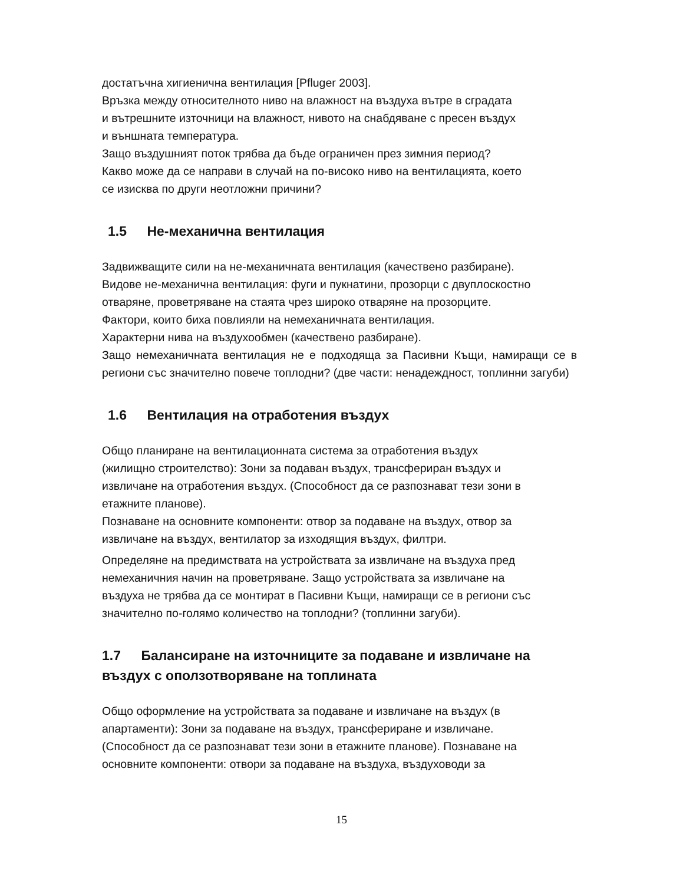достатъчна хигиенична вентилация [Pfluger 2003].
Връзка между относителното ниво на влажност на въздуха вътре в сградата
и вътрешните източници на влажност, нивото на снабдяване с пресен въздух
и външната температура.
Защо въздушният поток трябва да бъде ограничен през зимния период?
Какво може да се направи в случай на по-високо ниво на вентилацията, което
се изисква по други неотложни причини?
1.5 Не-механична вентилация
Задвижващите сили на не-механичната вентилация (качествено разбиране).
Видове не-механична вентилация: фуги и пукнатини, прозорци с двуплоскостно отваряне, проветряване на стаята чрез широко отваряне на прозорците.
Фактори, които биха повлияли на немеханичната вентилация.
Характерни нива на въздухообмен (качествено разбиране).
Защо немеханичната вентилация не е подходяща за Пасивни Къщи, намиращи се в региони със значително повече топлодни? (две части: ненадеждност, топлинни загуби)
1.6 Вентилация на отработения въздух
Общо планиране на вентилационната система за отработения въздух
(жилищно строителство): Зони за подаван въздух, трансфериран въздух и
извличане на отработения въздух. (Способност да се разпознават тези зони в
етажните планове).
Познаване на основните компоненти: отвор за подаване на въздух, отвор за
извличане на въздух, вентилатор за изходящия въздух, филтри.
Определяне на предимствата на устройствата за извличане на въздуха пред
немеханичния начин на проветряване. Защо устройствата за извличане на
въздуха не трябва да се монтират в Пасивни Къщи, намиращи се в региони със
значително по-голямо количество на топлодни? (топлинни загуби).
1.7 Балансиране на източниците за подаване и извличане на въздух с оползотворяване на топлината
Общо оформление на устройствата за подаване и извличане на въздух (в
апартаменти): Зони за подаване на въздух, трансфериране и извличане.
(Способност да се разпознават тези зони в етажните планове). Познаване на
основните компоненти: отвори за подаване на въздуха, въздуховоди за
15